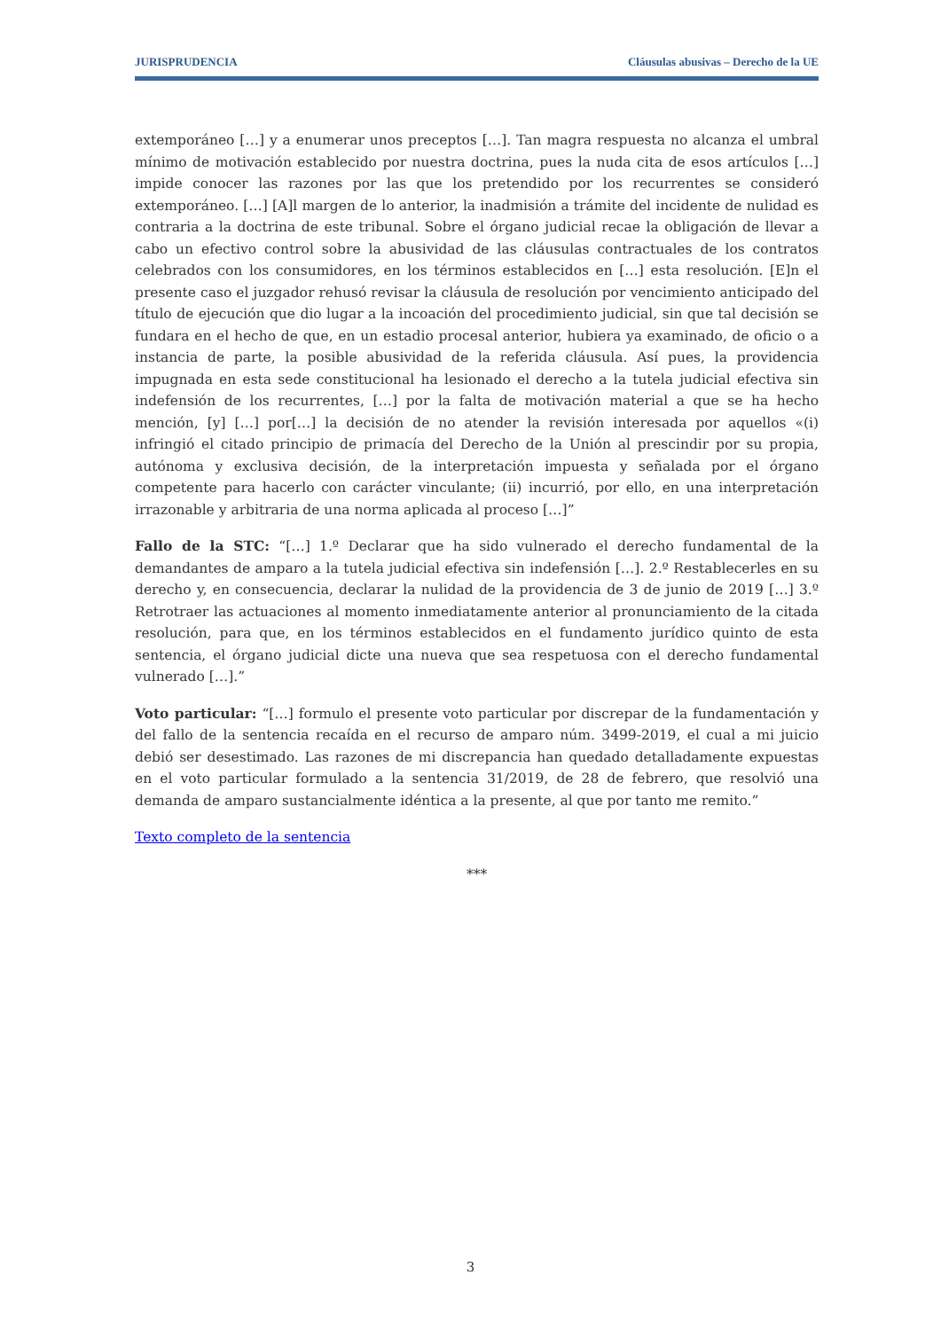JURISPRUDENCIA Cláusulas abusivas – Derecho de la UE
extemporáneo […] y a enumerar unos preceptos […]. Tan magra respuesta no alcanza el umbral mínimo de motivación establecido por nuestra doctrina, pues la nuda cita de esos artículos […] impide conocer las razones por las que los pretendido por los recurrentes se consideró extemporáneo. […] [A]l margen de lo anterior, la inadmisión a trámite del incidente de nulidad es contraria a la doctrina de este tribunal. Sobre el órgano judicial recae la obligación de llevar a cabo un efectivo control sobre la abusividad de las cláusulas contractuales de los contratos celebrados con los consumidores, en los términos establecidos en […] esta resolución. [E]n el presente caso el juzgador rehusó revisar la cláusula de resolución por vencimiento anticipado del título de ejecución que dio lugar a la incoación del procedimiento judicial, sin que tal decisión se fundara en el hecho de que, en un estadio procesal anterior, hubiera ya examinado, de oficio o a instancia de parte, la posible abusividad de la referida cláusula. Así pues, la providencia impugnada en esta sede constitucional ha lesionado el derecho a la tutela judicial efectiva sin indefensión de los recurrentes, […] por la falta de motivación material a que se ha hecho mención, [y] […] por[…] la decisión de no atender la revisión interesada por aquellos «(i) infringió el citado principio de primacía del Derecho de la Unión al prescindir por su propia, autónoma y exclusiva decisión, de la interpretación impuesta y señalada por el órgano competente para hacerlo con carácter vinculante; (ii) incurrió, por ello, en una interpretación irrazonable y arbitraria de una norma aplicada al proceso […]”
Fallo de la STC: “[…] 1.º Declarar que ha sido vulnerado el derecho fundamental de la demandantes de amparo a la tutela judicial efectiva sin indefensión […]. 2.º Restablecerles en su derecho y, en consecuencia, declarar la nulidad de la providencia de 3 de junio de 2019 […] 3.º Retrotraer las actuaciones al momento inmediatamente anterior al pronunciamiento de la citada resolución, para que, en los términos establecidos en el fundamento jurídico quinto de esta sentencia, el órgano judicial dicte una nueva que sea respetuosa con el derecho fundamental vulnerado […].”
Voto particular: “[…] formulo el presente voto particular por discrepar de la fundamentación y del fallo de la sentencia recaída en el recurso de amparo núm. 3499-2019, el cual a mi juicio debió ser desestimado. Las razones de mi discrepancia han quedado detalladamente expuestas en el voto particular formulado a la sentencia 31/2019, de 28 de febrero, que resolvió una demanda de amparo sustancialmente idéntica a la presente, al que por tanto me remito.”
Texto completo de la sentencia
***
3